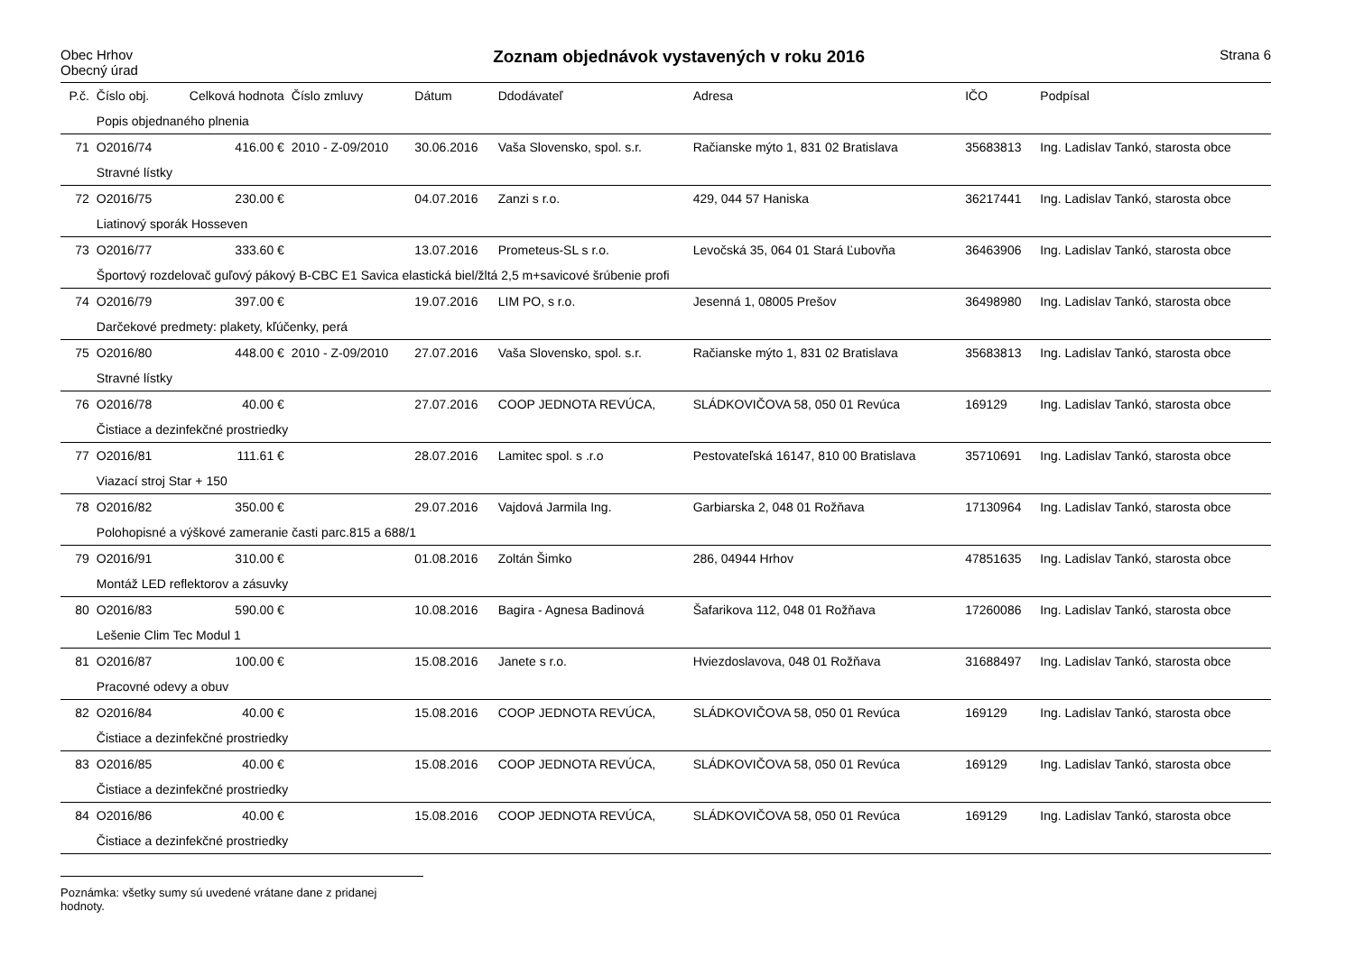Obec Hrhov
Obecný úrad
Zoznam objednávok vystavených v roku 2016
Strana 6
| P.č. | Číslo obj. | Celková hodnota | Číslo zmluvy | Dátum | Ddodávateľ | Adresa | IČO | Podpísal |
| --- | --- | --- | --- | --- | --- | --- | --- | --- |
| | Popis objednaného plnenia | | | | | | | |
| 71 | O2016/74 | 416.00 € | 2010 - Z-09/2010 | 30.06.2016 | Vaša Slovensko, spol. s.r. | Račianske mýto 1, 831 02 Bratislava | 35683813 | Ing. Ladislav Tankó, starosta obce |
| | Stravné lístky | | | | | | | |
| 72 | O2016/75 | 230.00 € | | 04.07.2016 | Zanzi s r.o. | 429, 044 57 Haniska | 36217441 | Ing. Ladislav Tankó, starosta obce |
| | Liatinový sporák Hosseven | | | | | | | |
| 73 | O2016/77 | 333.60 € | | 13.07.2016 | Prometeus-SL s r.o. | Levočská 35, 064 01 Stará Ľubovňa | 36463906 | Ing. Ladislav Tankó, starosta obce |
| | Športový rozdelovač guľový pákový B-CBC E1 Savica elastická biel/žltá 2,5 m+savicové šrúbenie profi | | | | | | | |
| 74 | O2016/79 | 397.00 € | | 19.07.2016 | LIM PO, s r.o. | Jesenná 1, 08005 Prešov | 36498980 | Ing. Ladislav Tankó, starosta obce |
| | Darčekové predmety: plakety, kľúčenky, perá | | | | | | | |
| 75 | O2016/80 | 448.00 € | 2010 - Z-09/2010 | 27.07.2016 | Vaša Slovensko, spol. s.r. | Račianske mýto 1, 831 02 Bratislava | 35683813 | Ing. Ladislav Tankó, starosta obce |
| | Stravné lístky | | | | | | | |
| 76 | O2016/78 | 40.00 € | | 27.07.2016 | COOP JEDNOTA REVÚCA, | SLÁDKOVIČOVA 58, 050 01 Revúca | 169129 | Ing. Ladislav Tankó, starosta obce |
| | Čistiace a dezinfekčné prostriedky | | | | | | | |
| 77 | O2016/81 | 111.61 € | | 28.07.2016 | Lamitec spol. s .r.o | Pestovateľská 16147, 810 00 Bratislava | 35710691 | Ing. Ladislav Tankó, starosta obce |
| | Viazací stroj Star + 150 | | | | | | | |
| 78 | O2016/82 | 350.00 € | | 29.07.2016 | Vajdová Jarmila Ing. | Garbiarska 2, 048 01 Rožňava | 17130964 | Ing. Ladislav Tankó, starosta obce |
| | Polohopisné a výškové zameranie časti parc.815 a 688/1 | | | | | | | |
| 79 | O2016/91 | 310.00 € | | 01.08.2016 | Zoltán Šimko | 286, 04944 Hrhov | 47851635 | Ing. Ladislav Tankó, starosta obce |
| | Montáž LED reflektorov a zásuvky | | | | | | | |
| 80 | O2016/83 | 590.00 € | | 10.08.2016 | Bagira - Agnesa Badinová | Šafarikova 112, 048 01 Rožňava | 17260086 | Ing. Ladislav Tankó, starosta obce |
| | Lešenie Clim Tec Modul 1 | | | | | | | |
| 81 | O2016/87 | 100.00 € | | 15.08.2016 | Janete s r.o. | Hviezdoslavova, 048 01 Rožňava | 31688497 | Ing. Ladislav Tankó, starosta obce |
| | Pracovné odevy a obuv | | | | | | | |
| 82 | O2016/84 | 40.00 € | | 15.08.2016 | COOP JEDNOTA REVÚCA, | SLÁDKOVIČOVA 58, 050 01 Revúca | 169129 | Ing. Ladislav Tankó, starosta obce |
| | Čistiace a dezinfekčné prostriedky | | | | | | | |
| 83 | O2016/85 | 40.00 € | | 15.08.2016 | COOP JEDNOTA REVÚCA, | SLÁDKOVIČOVA 58, 050 01 Revúca | 169129 | Ing. Ladislav Tankó, starosta obce |
| | Čistiace a dezinfekčné prostriedky | | | | | | | |
| 84 | O2016/86 | 40.00 € | | 15.08.2016 | COOP JEDNOTA REVÚCA, | SLÁDKOVIČOVA 58, 050 01 Revúca | 169129 | Ing. Ladislav Tankó, starosta obce |
| | Čistiace a dezinfekčné prostriedky | | | | | | | |
Poznámka: všetky sumy sú uvedené vrátane dane z pridanej hodnoty.